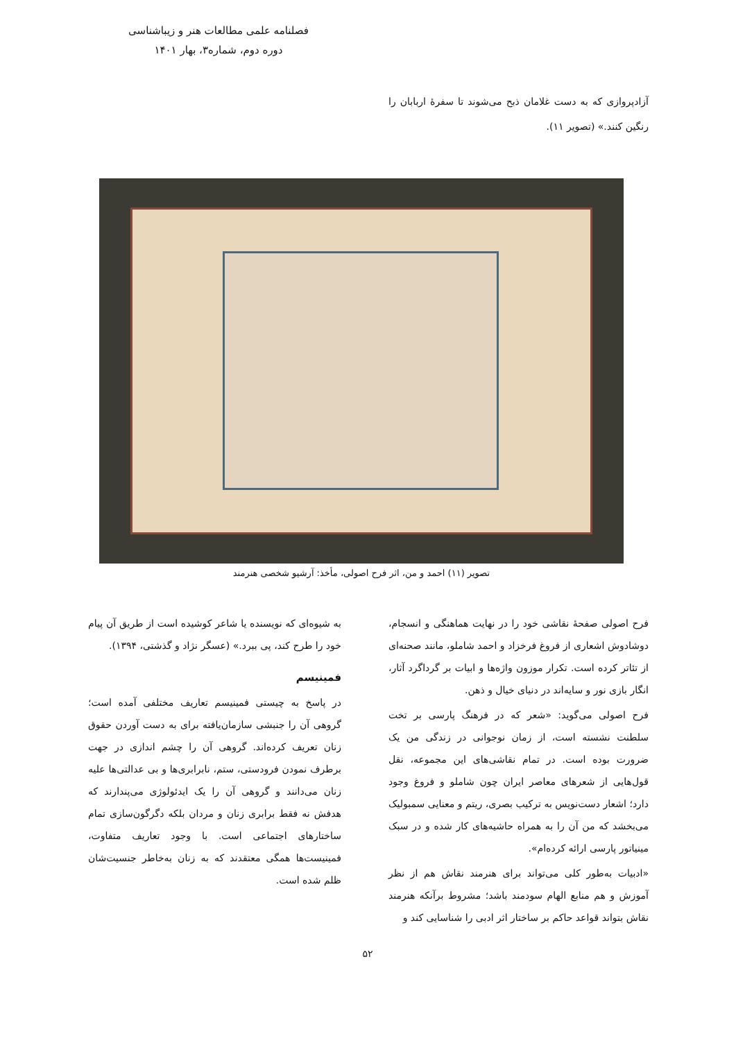فصلنامه علمی مطالعات هنر و زیباشناسی
دوره دوم، شماره۳، بهار ۱۴۰۱
آزادپروازی که به دست غلامان ذبح می‌شوند تا سفرهٔ اربابان را رنگین کنند.» (تصویر ۱۱).
تصویر (۱۱) احمد و من، اثر فرح اصولی، مأخذ: آرشیو شخصی هنرمند
فرح اصولی صفحهٔ نقاشی خود را در نهایت هماهنگی و انسجام، دوشادوش اشعاری از فروغ فرخزاد و احمد شاملو، مانند صحنه‌ای از تئاتر کرده است. تکرار موزون واژه‌ها و ابیات بر گرداگرد آثار، انگار بازی نور و سایه‌اند در دنیای خیال و ذهن.
فرح اصولی می‌گوید: «شعر که در فرهنگ پارسی بر تخت سلطنت نشسته است، از زمان نوجوانی در زندگی من یک ضرورت بوده است. در تمام نقاشی‌های این مجموعه، نقل قول‌هایی از شعرهای معاصر ایران چون شاملو و فروغ وجود دارد؛ اشعار دست‌نویس به ترکیب بصری، ریتم و معنایی سمبولیک می‌بخشد که من آن را به همراه حاشیه‌های کار شده و در سبک مینیاتور پارسی ارائه کرده‌ام».
«ادبیات به‌طور کلی می‌تواند برای هنرمند نقاش هم از نظر آموزش و هم منابع الهام سودمند باشد؛ مشروط برآنکه هنرمند نقاش بتواند قواعد حاکم بر ساختار اثر ادبی را شناسایی کند و
به شیوه‌ای که نویسنده یا شاعر کوشیده است از طریق آن پیام خود را طرح کند، پی ببرد.» (عسگر نژاد و گذشتی، ۱۳۹۴).
فمینیسم
در پاسخ به چیستی فمینیسم تعاریف مختلفی آمده است؛ گروهی آن را جنبشی سازمان‌یافته برای به دست آوردن حقوق زنان تعریف کرده‌اند. گروهی آن را چشم اندازی در جهت برطرف نمودن فرودستی، ستم، نابرابری‌ها و بی عدالتی‌ها علیه زنان می‌دانند و گروهی آن را یک ایدئولوژی می‌پندارند که هدفش نه فقط برابری زنان و مردان بلکه دگرگون‌سازی تمام ساختارهای اجتماعی است. با وجود تعاریف متفاوت، فمینیست‌ها همگی معتقدند که به زنان به‌خاطر جنسیت‌شان ظلم شده است.
۵۲